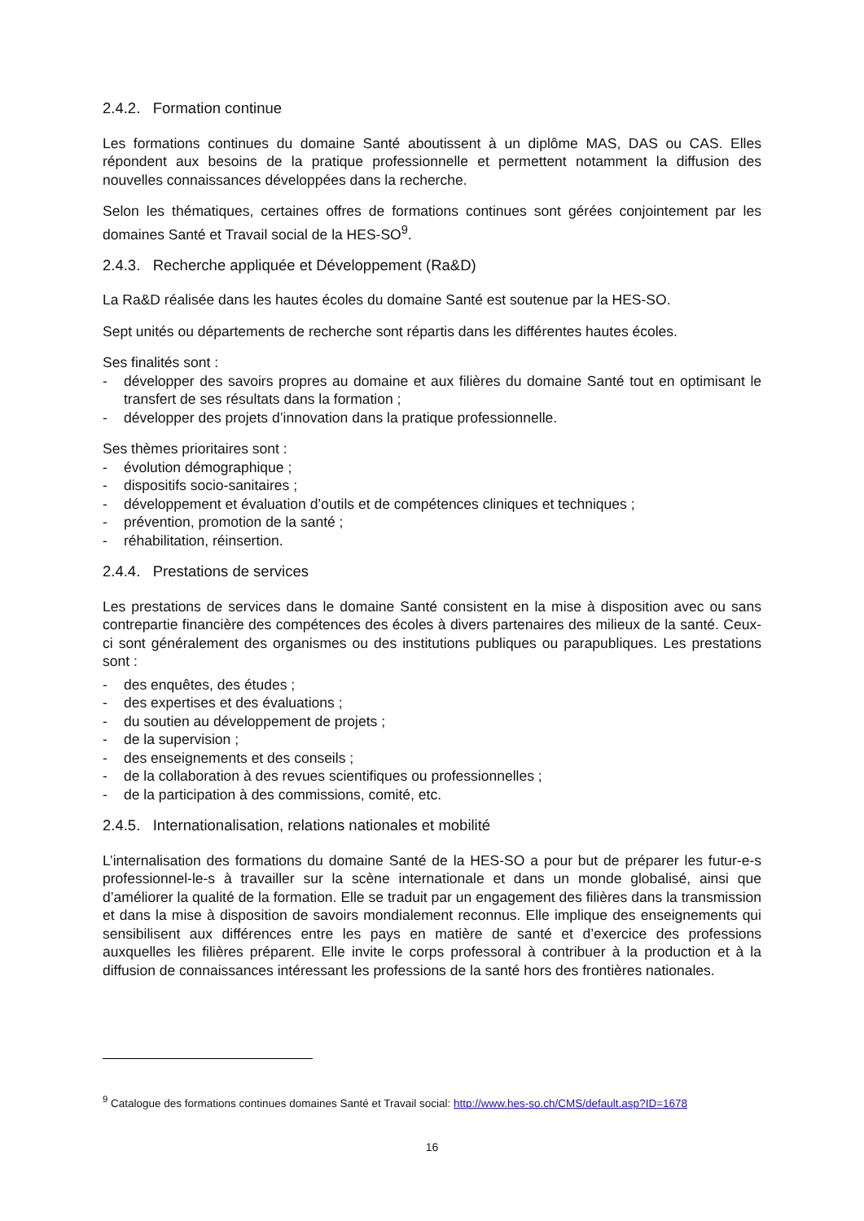2.4.2. Formation continue
Les formations continues du domaine Santé aboutissent à un diplôme MAS, DAS ou CAS. Elles répondent aux besoins de la pratique professionnelle et permettent notamment la diffusion des nouvelles connaissances développées dans la recherche.
Selon les thématiques, certaines offres de formations continues sont gérées conjointement par les domaines Santé et Travail social de la HES-SO<sup>9</sup>.
2.4.3. Recherche appliquée et Développement (Ra&D)
La Ra&D réalisée dans les hautes écoles du domaine Santé est soutenue par la HES-SO.
Sept unités ou départements de recherche sont répartis dans les différentes hautes écoles.
Ses finalités sont :
- développer des savoirs propres au domaine et aux filières du domaine Santé tout en optimisant le transfert de ses résultats dans la formation ;
- développer des projets d’innovation dans la pratique professionnelle.
Ses thèmes prioritaires sont :
- évolution démographique ;
- dispositifs socio-sanitaires ;
- développement et évaluation d’outils et de compétences cliniques et techniques ;
- prévention, promotion de la santé ;
- réhabilitation, réinsertion.
2.4.4. Prestations de services
Les prestations de services dans le domaine Santé consistent en la mise à disposition avec ou sans contrepartie financière des compétences des écoles à divers partenaires des milieux de la santé. Ceux-ci sont généralement des organismes ou des institutions publiques ou parapubliques. Les prestations sont :
- des enquêtes, des études ;
- des expertises et des évaluations ;
- du soutien au développement de projets ;
- de la supervision ;
- des enseignements et des conseils ;
- de la collaboration à des revues scientifiques ou professionnelles ;
- de la participation à des commissions, comité, etc.
2.4.5. Internationalisation, relations nationales et mobilité
L’internalisation des formations du domaine Santé de la HES-SO a pour but de préparer les futur-e-s professionnel-le-s à travailler sur la scène internationale et dans un monde globalisé, ainsi que d’améliorer la qualité de la formation. Elle se traduit par un engagement des filières dans la transmission et dans la mise à disposition de savoirs mondialement reconnus. Elle implique des enseignements qui sensibilisent aux différences entre les pays en matière de santé et d’exercice des professions auxquelles les filières préparent. Elle invite le corps professoral à contribuer à la production et à la diffusion de connaissances intéressant les professions de la santé hors des frontières nationales.
<sup>9</sup> Catalogue des formations continues domaines Santé et Travail social: http://www.hes-so.ch/CMS/default.asp?ID=1678
16